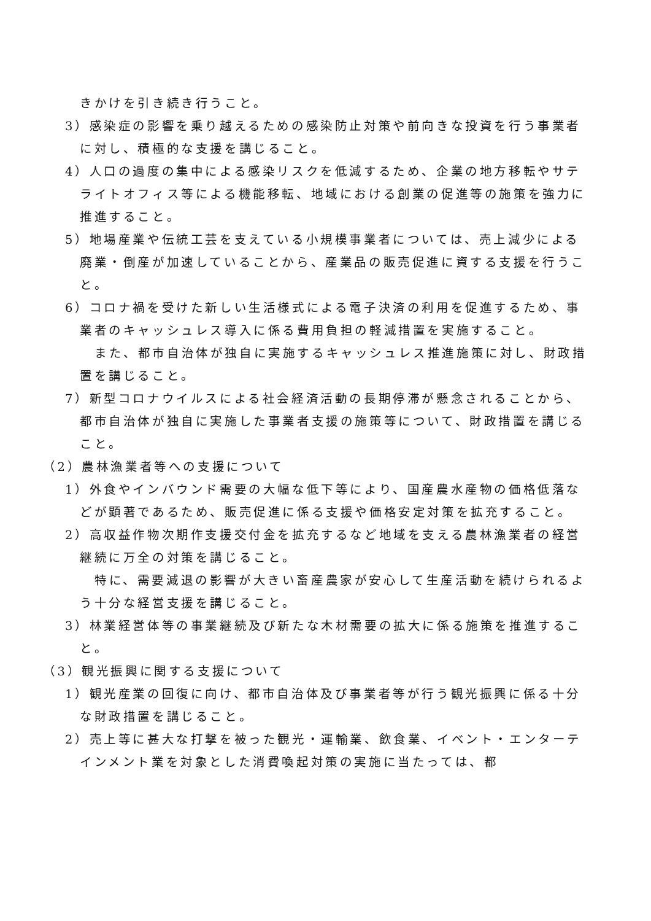きかけを引き続き行うこと。
3）感染症の影響を乗り越えるための感染防止対策や前向きな投資を行う事業者に対し、積極的な支援を講じること。
4）人口の過度の集中による感染リスクを低減するため、企業の地方移転やサテライトオフィス等による機能移転、地域における創業の促進等の施策を強力に推進すること。
5）地場産業や伝統工芸を支えている小規模事業者については、売上減少による廃業・倒産が加速していることから、産業品の販売促進に資する支援を行うこと。
6）コロナ禍を受けた新しい生活様式による電子決済の利用を促進するため、事業者のキャッシュレス導入に係る費用負担の軽減措置を実施すること。
また、都市自治体が独自に実施するキャッシュレス推進施策に対し、財政措置を講じること。
7）新型コロナウイルスによる社会経済活動の長期停滞が懸念されることから、都市自治体が独自に実施した事業者支援の施策等について、財政措置を講じること。
（2）農林漁業者等への支援について
1）外食やインバウンド需要の大幅な低下等により、国産農水産物の価格低落などが顕著であるため、販売促進に係る支援や価格安定対策を拡充すること。
2）高収益作物次期作支援交付金を拡充するなど地域を支える農林漁業者の経営継続に万全の対策を講じること。
特に、需要減退の影響が大きい畜産農家が安心して生産活動を続けられるよう十分な経営支援を講じること。
3）林業経営体等の事業継続及び新たな木材需要の拡大に係る施策を推進すること。
（3）観光振興に関する支援について
1）観光産業の回復に向け、都市自治体及び事業者等が行う観光振興に係る十分な財政措置を講じること。
2）売上等に甚大な打撃を被った観光・運輸業、飲食業、イベント・エンターテインメント業を対象とした消費喚起対策の実施に当たっては、都